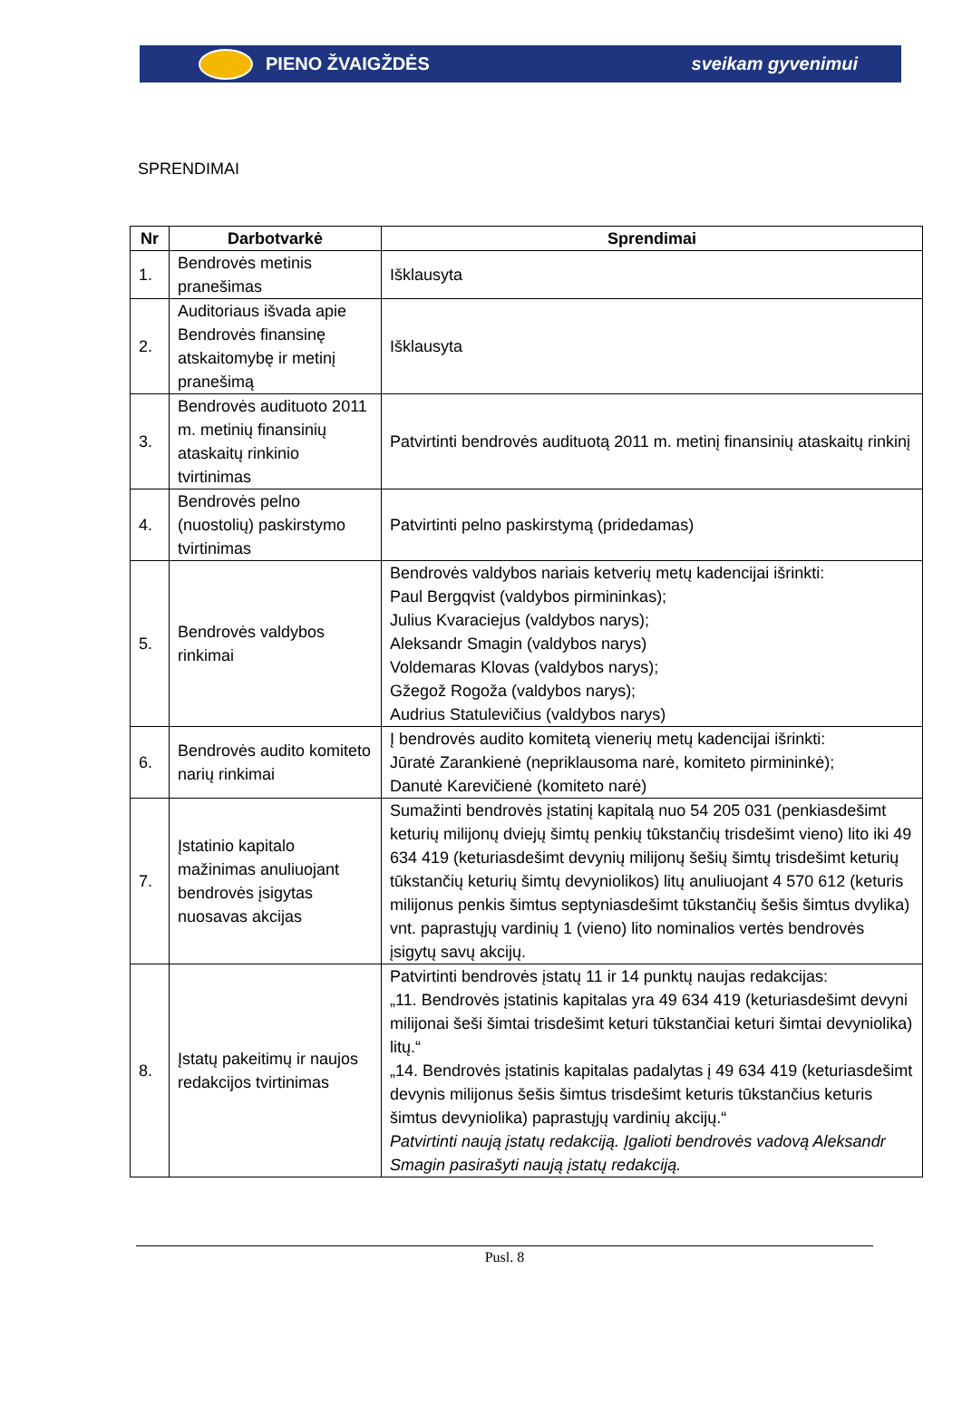PIENO ŽVAIGŽDĖS sveikam gyvenimui
SPRENDIMAI
| Nr | Darbotvarkė | Sprendimai |
| --- | --- | --- |
| 1. | Bendrovės metinis pranešimas | Išklausyta |
| 2. | Auditoriaus išvada apie Bendrovės finansinę atskaitomybę ir metinį pranešimą | Išklausyta |
| 3. | Bendrovės audituoto 2011 m. metinių finansinių ataskaitų rinkinio tvirtinimas | Patvirtinti bendrovės audituotą 2011 m. metinį finansinių ataskaitų rinkinį |
| 4. | Bendrovės pelno (nuostolių) paskirstymo tvirtinimas | Patvirtinti pelno paskirstymą (pridedamas) |
| 5. | Bendrovės valdybos rinkimai | Bendrovės valdybos nariais ketverių metų kadencijai išrinkti: Paul Bergqvist (valdybos pirmininkas); Julius Kvaraciejus (valdybos narys); Aleksandr Smagin (valdybos narys) Voldemaras Klovas (valdybos narys); Gžegož Rogoža (valdybos narys); Audrius Statulevičius (valdybos narys) |
| 6. | Bendrovės audito komiteto narių rinkimai | Į bendrovės audito komitetą vienerių metų kadencijai išrinkti: Jūratė Zarankienė (nepriklausoma narė, komiteto pirmininkė); Danutė Karevičienė (komiteto narė) |
| 7. | Įstatinio kapitalo mažinimas anuliuojant bendrovės įsigytas nuosavas akcijas | Sumažinti bendrovės įstatinį kapitalą nuo 54 205 031 (penkiasdešimt keturių milijonų dviejų šimtų penkių tūkstančių trisdešimt vieno) lito iki 49 634 419 (keturiasdešimt devynių milijonų šešių šimtų trisdešimt keturių tūkstančių keturių šimtų devyniolikos) litų anuliuojant 4 570 612 (keturis milijonus penkis šimtus septyniasdešimt tūkstančių šešis šimtus dvylika) vnt. paprastųjų vardinių 1 (vieno) lito nominalios vertės bendrovės įsigytų savų akcijų. |
| 8. | Įstatų pakeitimų ir naujos redakcijos tvirtinimas | Patvirtinti bendrovės įstatų 11 ir 14 punktų naujas redakcijas: „11. Bendrovės įstatinis kapitalas yra 49 634 419 (keturiasdešimt devyni milijonai šeši šimtai trisdešimt keturi tūkstančiai keturi šimtai devyniolika) litų.“ „14. Bendrovės įstatinis kapitalas padalytas į 49 634 419 (keturiasdešimt devynis milijonus šešis šimtus trisdešimt keturis tūkstančius keturis šimtus devyniolika) paprastųjų vardinių akcijų.“ Patvirtinti naują įstatų redakciją. Įgalioti bendrovės vadovą Aleksandr Smagin pasirašyti naują įstatų redakciją. |
Pusl. 8